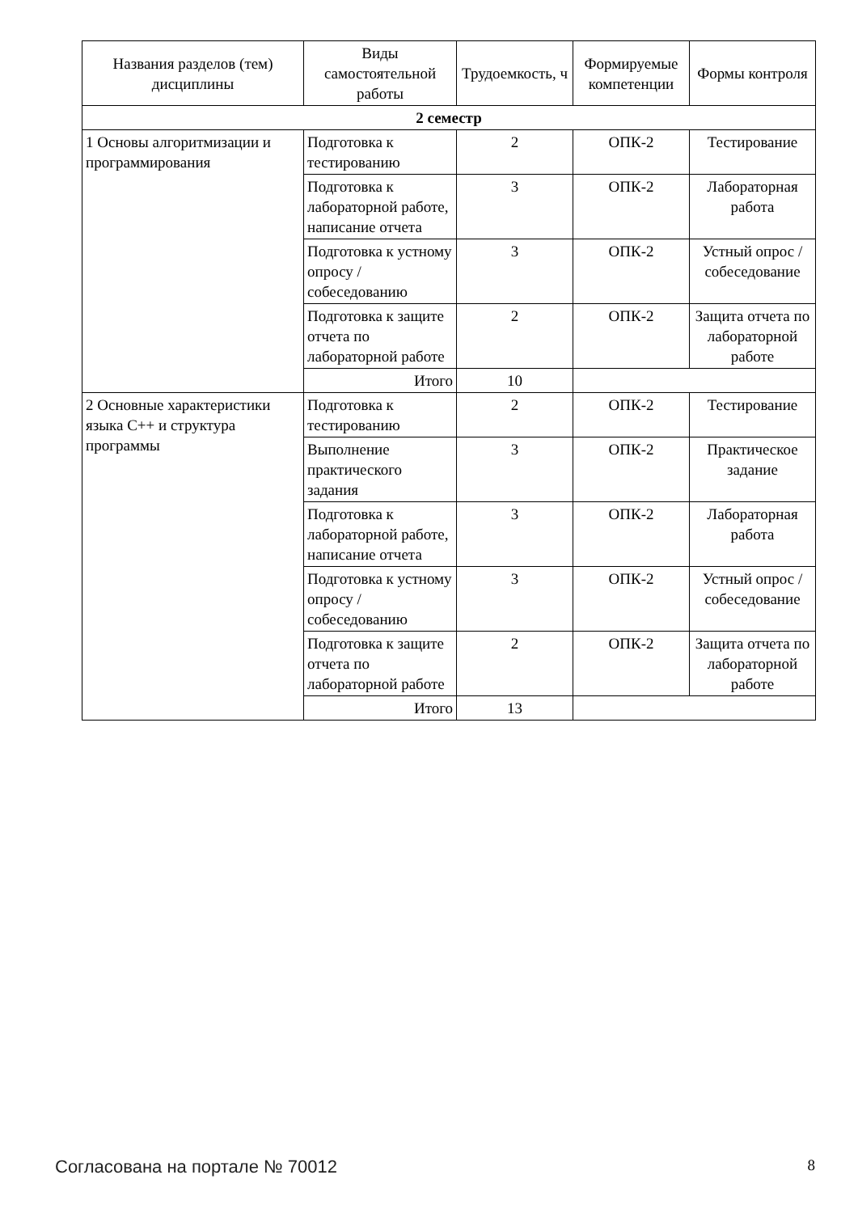| Названия разделов (тем) дисциплины | Виды самостоятельной работы | Трудоемкость, ч | Формируемые компетенции | Формы контроля |
| --- | --- | --- | --- | --- |
| 2 семестр | | | | |
| 1 Основы алгоритмизации и программирования | Подготовка к тестированию | 2 | ОПК-2 | Тестирование |
| | Подготовка к лабораторной работе, написание отчета | 3 | ОПК-2 | Лабораторная работа |
| | Подготовка к устному опросу / собеседованию | 3 | ОПК-2 | Устный опрос / собеседование |
| | Подготовка к защите отчета по лабораторной работе | 2 | ОПК-2 | Защита отчета по лабораторной работе |
| | Итого | 10 | | |
| 2 Основные характеристики языка С++ и структура программы | Подготовка к тестированию | 2 | ОПК-2 | Тестирование |
| | Выполнение практического задания | 3 | ОПК-2 | Практическое задание |
| | Подготовка к лабораторной работе, написание отчета | 3 | ОПК-2 | Лабораторная работа |
| | Подготовка к устному опросу / собеседованию | 3 | ОПК-2 | Устный опрос / собеседование |
| | Подготовка к защите отчета по лабораторной работе | 2 | ОПК-2 | Защита отчета по лабораторной работе |
| | Итого | 13 | | |
Согласована на портале № 70012 8